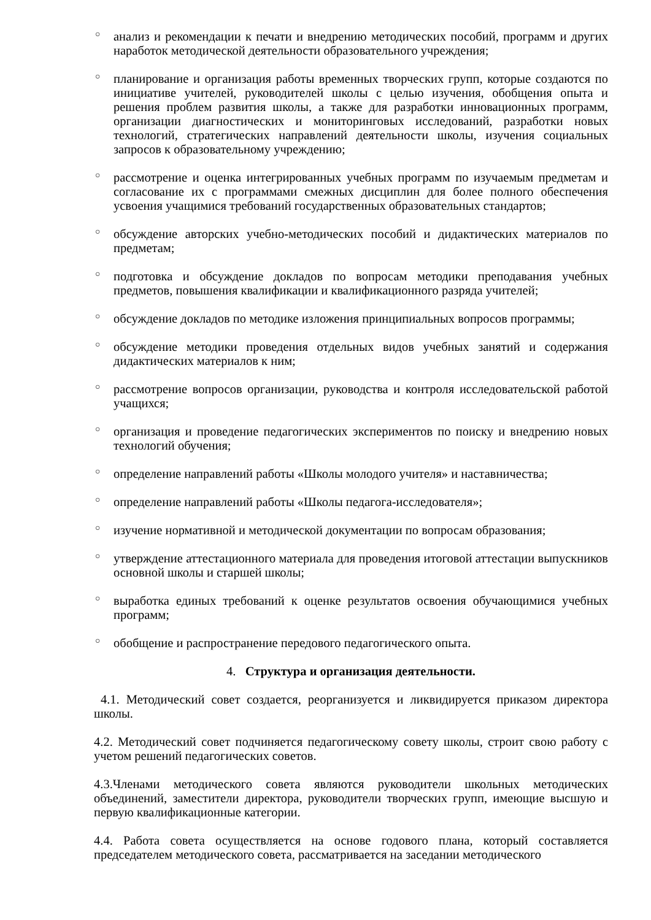○ анализ и рекомендации к печати и внедрению методических пособий, программ и других наработок методической деятельности образовательного учреждения;
○ планирование и организация работы временных творческих групп, которые создаются по инициативе учителей, руководителей школы с целью изучения, обобщения опыта и решения проблем развития школы, а также для разработки инновационных программ, организации диагностических и мониторинговых исследований, разработки новых технологий, стратегических направлений деятельности школы, изучения социальных запросов к образовательному учреждению;
○ рассмотрение и оценка интегрированных учебных программ по изучаемым предметам и согласование их с программами смежных дисциплин для более полного обеспечения усвоения учащимися требований государственных образовательных стандартов;
○ обсуждение авторских учебно-методических пособий и дидактических материалов по предметам;
○ подготовка и обсуждение докладов по вопросам методики преподавания учебных предметов, повышения квалификации и квалификационного разряда учителей;
○ обсуждение докладов по методике изложения принципиальных вопросов программы;
○ обсуждение методики проведения отдельных видов учебных занятий и содержания дидактических материалов к ним;
○ рассмотрение вопросов организации, руководства и контроля исследовательской работой учащихся;
○ организация и проведение педагогических экспериментов по поиску и внедрению новых технологий обучения;
○ определение направлений работы «Школы молодого учителя» и наставничества;
○ определение направлений работы «Школы педагога-исследователя»;
○ изучение нормативной и методической документации по вопросам образования;
○ утверждение аттестационного материала для проведения итоговой аттестации выпускников основной школы и старшей школы;
○ выработка единых требований к оценке результатов освоения обучающимися учебных программ;
○ обобщение и распространение передового педагогического опыта.
4. Структура и организация деятельности.
4.1. Методический совет создается, реорганизуется и ликвидируется приказом директора школы.
4.2. Методический совет подчиняется педагогическому совету школы, строит свою работу с учетом решений педагогических советов.
4.3.Членами методического совета являются руководители школьных методических объединений, заместители директора, руководители творческих групп, имеющие высшую и первую квалификационные категории.
4.4. Работа совета осуществляется на основе годового плана, который составляется председателем методического совета, рассматривается на заседании методического